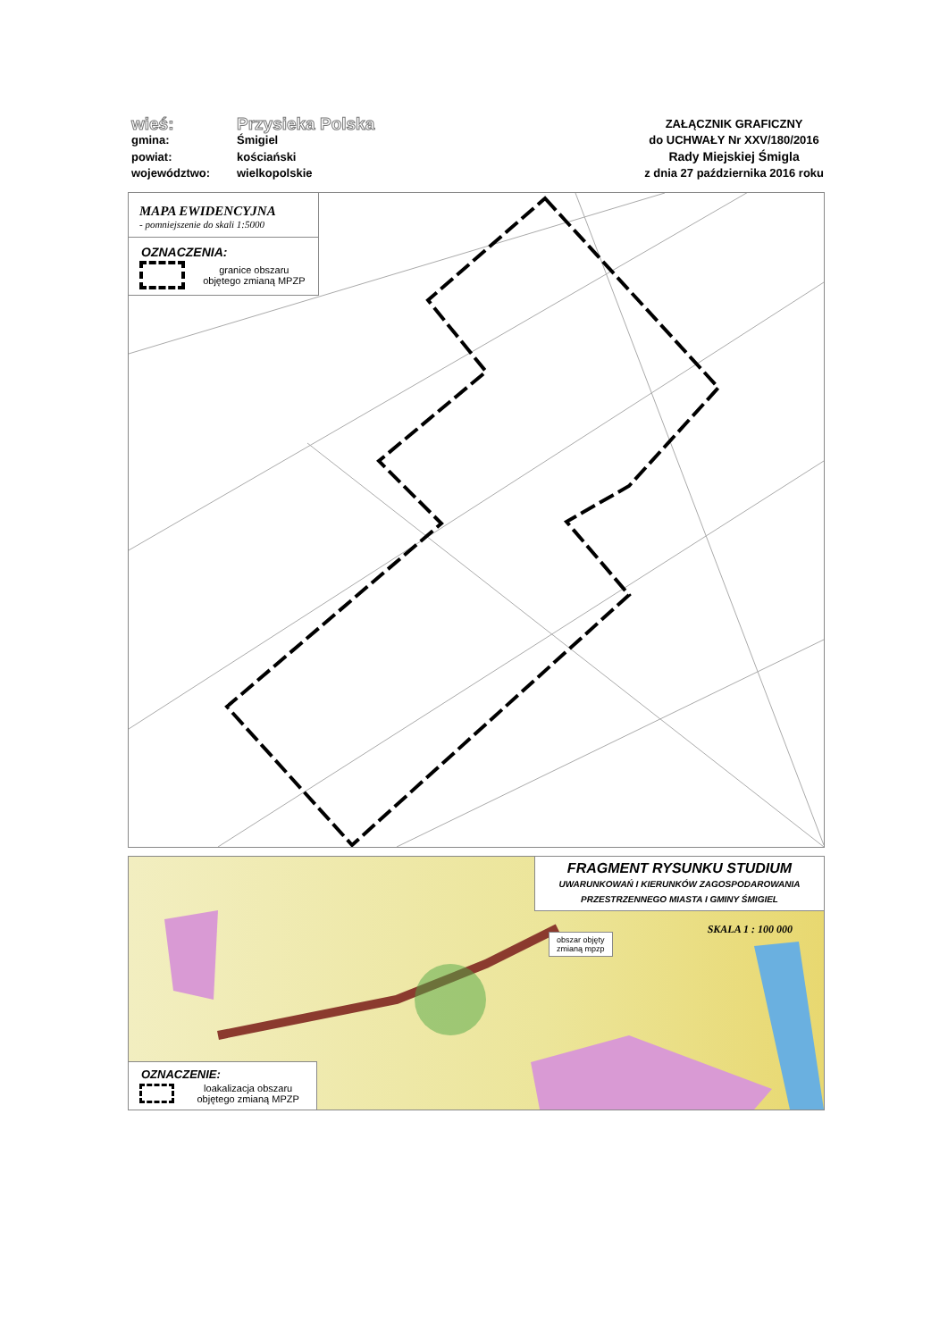wieś:
Przysieka Polska
gmina:
Śmigiel
powiat:
kościański
województwo:
wielkopolskie
ZAŁĄCZNIK GRAFICZNY
do UCHWAŁY Nr XXV/180/2016
Rady Miejskiej Śmigla
z dnia 27 października 2016 roku
MAPA EWIDENCYJNA
- pomniejszenie do skali 1:5000
OZNACZENIA:
granice obszaru objętego zmianą MPZP
FRAGMENT RYSUNKU STUDIUM
UWARUNKOWAŃ I KIERUNKÓW ZAGOSPODAROWANIA
PRZESTRZENNEGO MIASTA I GMINY ŚMIGIEL
SKALA 1 : 100 000
obszar objęty
zmianą mpzp
OZNACZENIE:
loakalizacja obszaru objętego zmianą MPZP